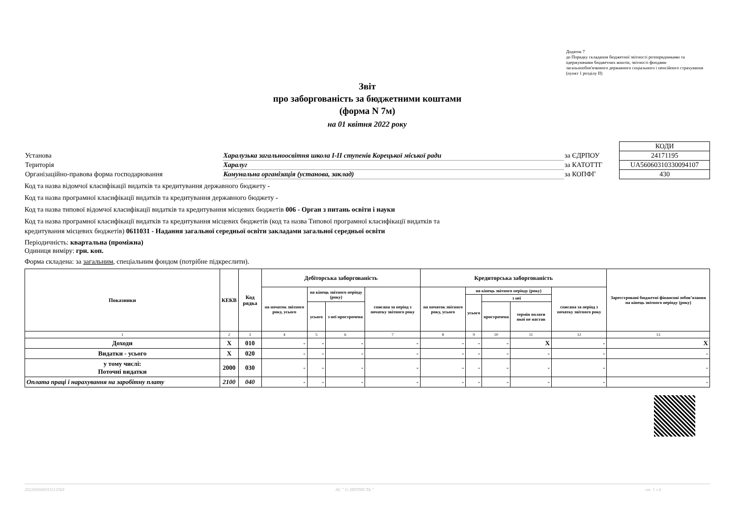Додаток 7
до Порядку складання бюджетної звітності розпорядниками та одержувачами бюджетних коштів, звітності фондами загальнообов'язкового державного соціального і пенсійного страхування
(пункт 1 розділу II)
Звіт
про заборгованість за бюджетними коштами
(форма N 7м)
на 01 квітня 2022 року
| | | | КОДИ |
| Установа | Харалузька загальноосвітня школа I-II ступенів Корецької міської ради | за ЄДРПОУ | 24171195 |
| Територія | Харалуг | за КАТОТТГ | UA56060310330094107 |
| Організаційно-правова форма господарювання | Комунальна організація (установа, заклад) | за КОПФГ | 430 |
Код та назва відомчої класифікації видатків та кредитування державного бюджету -
Код та назва програмної класифікації видатків та кредитування державного бюджету -
Код та назва типової відомчої класифікації видатків та кредитування місцевих бюджетів 006 - Орган з питань освіти і науки
Код та назва програмної класифікації видатків та кредитування місцевих бюджетів (код та назва Типової програмної класифікації видатків та
кредитування місцевих бюджетів) 0611031 - Надання загальної середньої освіти закладами загальної середньої освіти
Періодичність: квартальна (проміжна)
Одиниця виміру: грн. коп.
Форма складена: за загальним, спеціальним фондом (потрібне підкреслити).
| Показники | КЕКВ | Код рядка | Дебіторська заборгованість | | | | Кредиторська заборгованість | | | | | Зареєстровані бюджетні фінансові зобов’язання на кінець звітного періоду (року) |
| --- | --- | --- | --- | --- | --- | --- | --- | --- | --- | --- | --- | --- |
| | | | на початок звітного року, усього | на кінець звітного періоду (року) | | списана за період з початку звітного року | на початок звітного року, усього | на кінець звітного періоду (року) | | | списана за період з початку звітного року | |
| | | | | | | | | усього | з неї | | | |
| | | | | усього | з неї прострочена | | | | прострочена | термін оплати якої не настав | | |
| 1 | 2 | 3 | 4 | 5 | 6 | 7 | 8 | 9 | 10 | 11 | 12 | 13 |
| Доходи | X | 010 | - | - | - | - | - | - | - | X | - | X |
| Видатки - усього | X | 020 | - | - | - | - | - | - | - | - | - | - |
| у тому числі: Поточні видатки | 2000 | 030 | - | - | - | - | - | - | - | - | - | - |
| Оплата праці і нарахування на заробітну плату | 2100 | 040 | - | - | - | - | - | - | - | - | - | - |
20220000003321256З АС " Є-ЗВІТНІСТЬ " ст. 1 з 4